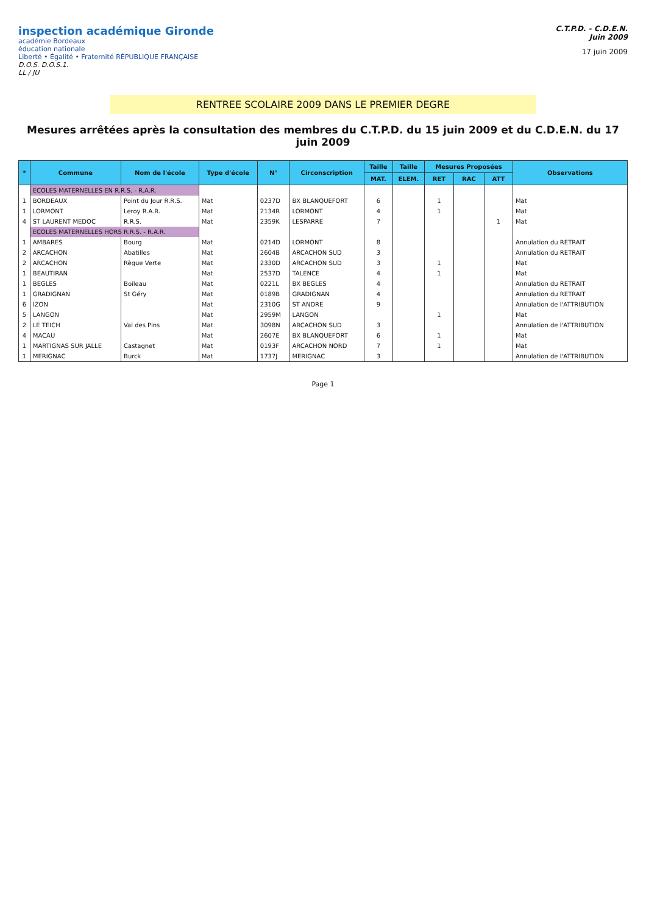inspection académique Gironde
académie Bordeaux
éducation nationale
Liberté • Égalité • Fraternité RÉPUBLIQUE FRANÇAISE
D.O.S. D.O.S.1.
LL / JU
C.T.P.D. - C.D.E.N.
Juin 2009
17 juin 2009
RENTREE SCOLAIRE 2009 DANS LE PREMIER DEGRE
Mesures arrêtées après la consultation des membres du C.T.P.D. du 15 juin 2009 et du C.D.E.N. du 17 juin 2009
| * | Commune | Nom de l'école | Type d'école | N° | Circonscription | Taille | Taille | Mesures Proposées | | | Observations |
| --- | --- | --- | --- | --- | --- | --- | --- | --- | --- | --- | --- |
| | | | | | | MAT. | ELEM. | RET | RAC | ATT | |
| | ECOLES MATERNELLES EN R.R.S. - R.A.R. | | | | | | | | | | |
| 1 | BORDEAUX | Point du Jour R.R.S. | Mat | 0237D | BX BLANQUEFORT | 6 | | 1 | | | Mat |
| 1 | LORMONT | Leroy R.A.R. | Mat | 2134R | LORMONT | 4 | | 1 | | | Mat |
| 4 | ST LAURENT MEDOC | R.R.S. | Mat | 2359K | LESPARRE | 7 | | | | 1 | Mat |
| | ECOLES MATERNELLES HORS R.R.S. - R.A.R. | | | | | | | | | | |
| 1 | AMBARES | Bourg | Mat | 0214D | LORMONT | 8 | | | | | Annulation du RETRAIT |
| 2 | ARCACHON | Abatilles | Mat | 2604B | ARCACHON SUD | 3 | | | | | Annulation du RETRAIT |
| 2 | ARCACHON | Règue Verte | Mat | 2330D | ARCACHON SUD | 3 | | 1 | | | Mat |
| 1 | BEAUTIRAN | | Mat | 2537D | TALENCE | 4 | | 1 | | | Mat |
| 1 | BEGLES | Boileau | Mat | 0221L | BX BEGLES | 4 | | | | | Annulation du RETRAIT |
| 1 | GRADIGNAN | St Géry | Mat | 0189B | GRADIGNAN | 4 | | | | | Annulation du RETRAIT |
| 6 | IZON | | Mat | 2310G | ST ANDRE | 9 | | | | | Annulation de l'ATTRIBUTION |
| 5 | LANGON | | Mat | 2959M | LANGON | | | 1 | | | Mat |
| 2 | LE TEICH | Val des Pins | Mat | 3098N | ARCACHON SUD | 3 | | | | | Annulation de l'ATTRIBUTION |
| 4 | MACAU | | Mat | 2607E | BX BLANQUEFORT | 6 | | 1 | | | Mat |
| 1 | MARTIGNAS SUR JALLE | Castagnet | Mat | 0193F | ARCACHON NORD | 7 | | 1 | | | Mat |
| 1 | MERIGNAC | Burck | Mat | 1737J | MERIGNAC | 3 | | | | | Annulation de l'ATTRIBUTION |
Page 1